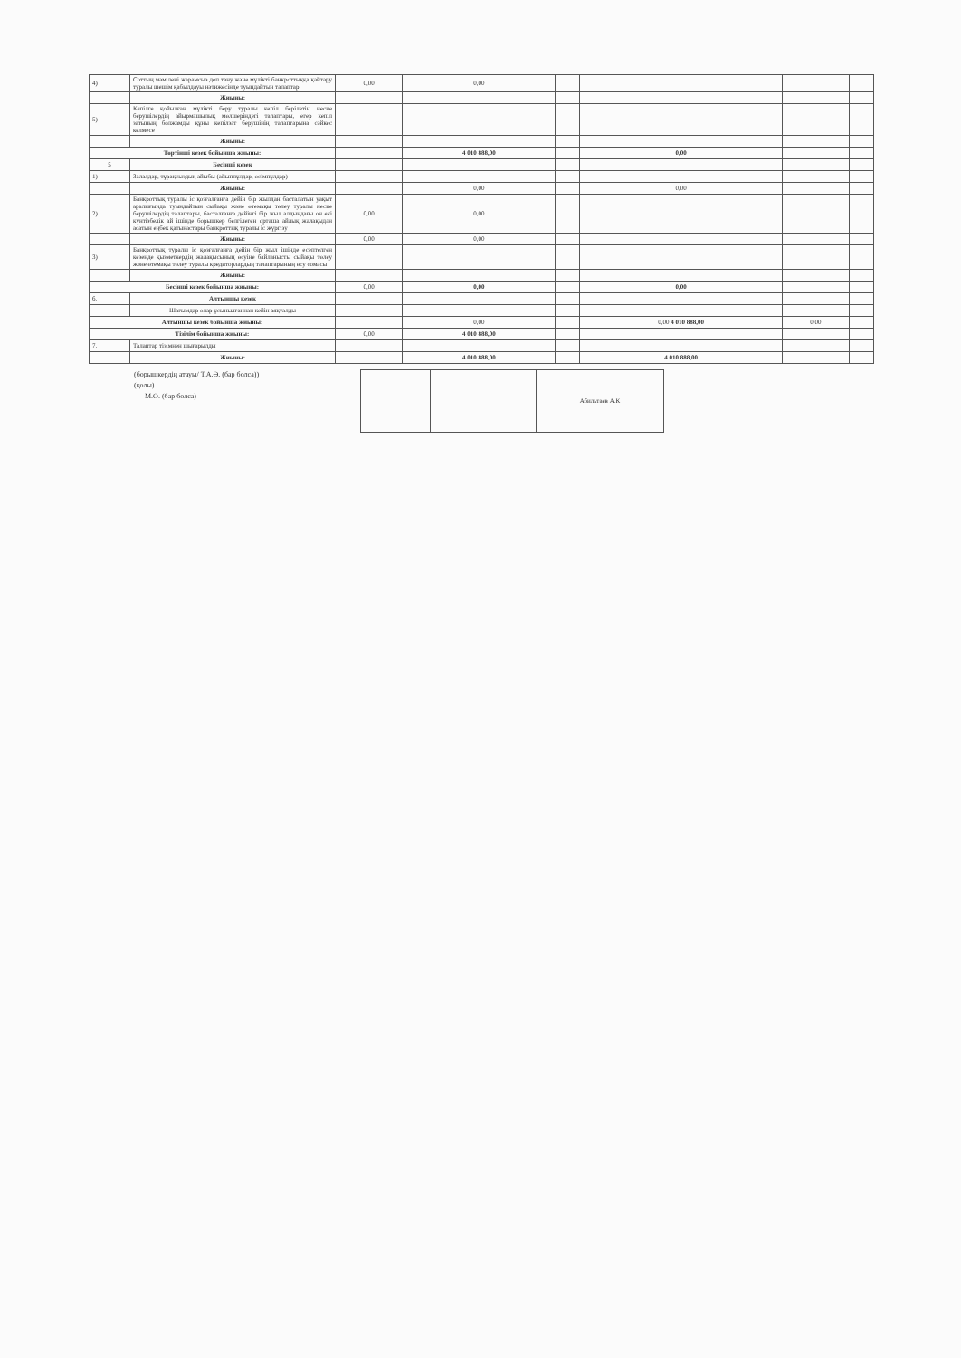| 4) | Соттың мәмілені жарамсыз деп тану және мүлікті банкроттыққа қайтару туралы шешім қабылдауы нәтижесінде туындайтын талаптар | 0,00 | 0,00 | | | | |
| | Жиыны: | | | | | | |
| 5) | Кепілге қойылған мүлікті беру туралы кепіл берілетін несие берушілердің айырмашылық мөлшеріндегі талаптары, егер кепіл затының болжамды құны кепілзат берушінің талаптарына сәйкес келмесе | | | | | | |
| | Жиыны: | | | | | | |
| Төртінші кезек бойынша жиыны: | | | 4 010 888,00 | | 0,00 | | |
| 5 | Бесінші кезек | | | | | | |
| 1) | Залалдар, тұрақсыздық айыбы (айыппұлдар, өсімпұлдар) | | | | | | |
| | Жиыны: | | 0,00 | | 0,00 | | |
| 2) | Банкроттық туралы іс қозғалғанға дейін бір жылдан басталатын уақыт аралығында туындайтын сыйақы және өтемақы төлеу туралы несие берушілердің талаптары, басталғанға дейінгі бір жыл алдындағы он екі күнтізбелік ай ішінде борышкер белгілеген орташа айлық жалақыдан асатын еңбек қатынастары банкроттық туралы іс жүргізу | 0,00 | 0,00 | | | | |
| | Жиыны: | 0,00 | 0,00 | | | | |
| 3) | Банкроттық туралы іс қозғалғанға дейін бір жыл ішінде есептелген кезеңде қызметкердің жалақысының өсуіне байланысты сыйақы төлеу және өтемақы төлеу туралы кредиторлардың талаптарының өсу сомасы | | | | | | |
| | Жиыны: | | | | | | |
| Бесінші кезек бойынша жиыны: | | 0,00 | 0,00 | | 0,00 | | |
| 6. | Алтыншы кезек | | | | | | |
| | Шағымдар олар ұсынылғаннан кейін аяқталды | | | | | | |
| Алтыншы кезек бойынша жиыны: | | | 0,00 | | 0,00 4 010 888,00 | 0,00 | |
| Тізілім бойынша жиыны: | | 0,00 | 4 010 888,00 | | | | |
| 7. | Талаптар тізімнен шығарылды | | | | | | |
| | Жиыны: | | 4 010 888,00 | | 4 010 888,00 | | |
(борышкердің атауы/ Т.А.Ә. (бар болса))
(қолы)
М.О. (бар болса)
| | | Абильтаев А.К |